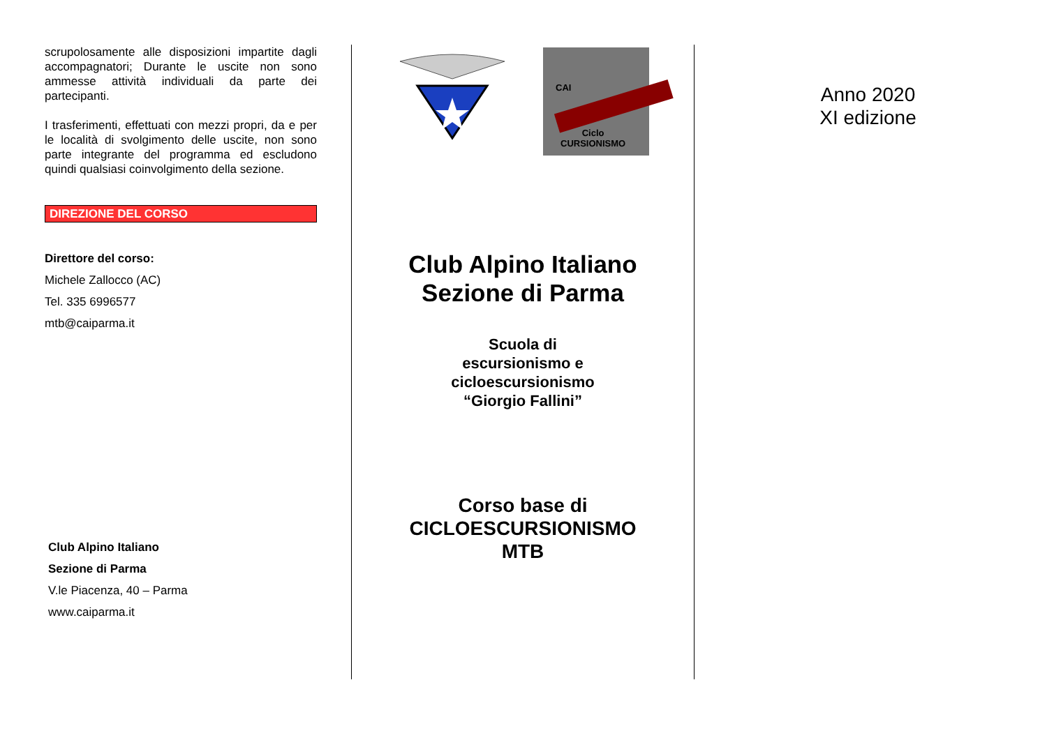scrupolosamente alle disposizioni impartite dagli accompagnatori; Durante le uscite non sono ammesse attività individuali da parte dei partecipanti.
I trasferimenti, effettuati con mezzi propri, da e per le località di svolgimento delle uscite, non sono parte integrante del programma ed escludono quindi qualsiasi coinvolgimento della sezione.
DIREZIONE DEL CORSO
Direttore del corso:
Michele Zallocco (AC)
Tel. 335 6996577
mtb@caiparma.it
Club Alpino Italiano
Sezione di Parma
V.le Piacenza, 40 – Parma
www.caiparma.it
CAI
Ciclo
CURSIONISMO
Club Alpino Italiano
Sezione di Parma
Scuola di
escursionismo e
cicloescursionismo
“Giorgio Fallini”
Corso base di
CICLOESCURSIONISMO
MTB
Anno 2020
XI edizione